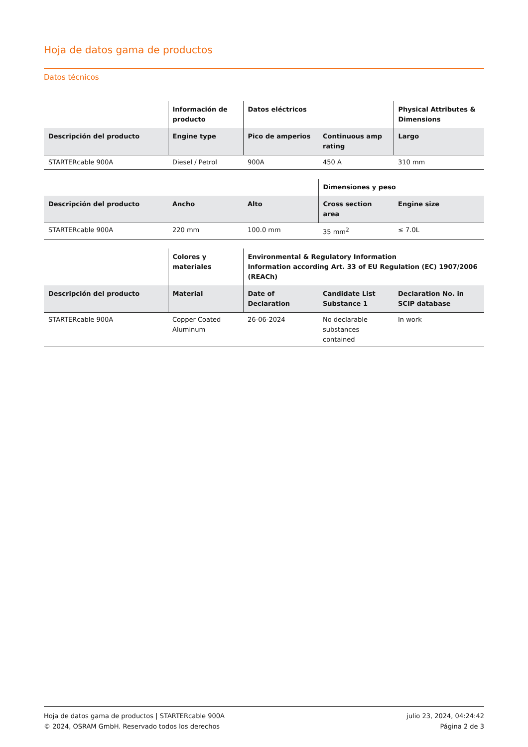Hoja de datos gama de productos
Datos técnicos
| | Información de producto | Datos eléctricos | | Physical Attributes & Dimensions |
| --- | --- | --- | --- | --- |
| Descripción del producto | Engine type | Pico de amperios | Continuous amp rating | Largo |
| STARTERcable 900A | Diesel / Petrol | 900A | 450 A | 310 mm |
| | | | Dimensiones y peso | |
| --- | --- | --- | --- | --- |
| Descripción del producto | Ancho | Alto | Cross section area | Engine size |
| STARTERcable 900A | 220 mm | 100.0 mm | 35 mm<sup>2</sup> | ≤ 7.0L |
| | Colores y materiales | Environmental & Regulatory Information Information according Art. 33 of EU Regulation (EC) 1907/2006 (REACh) | | |
| --- | --- | --- | --- | --- |
| Descripción del producto | Material | Date of Declaration | Candidate List Substance 1 | Declaration No. in SCIP database |
| STARTERcable 900A | Copper Coated Aluminum | 26-06-2024 | No declarable substances contained | In work |
Hoja de datos gama de productos | STARTERcable 900A
© 2024, OSRAM GmbH. Reservado todos los derechos
julio 23, 2024, 04:24:42
Página 2 de 3